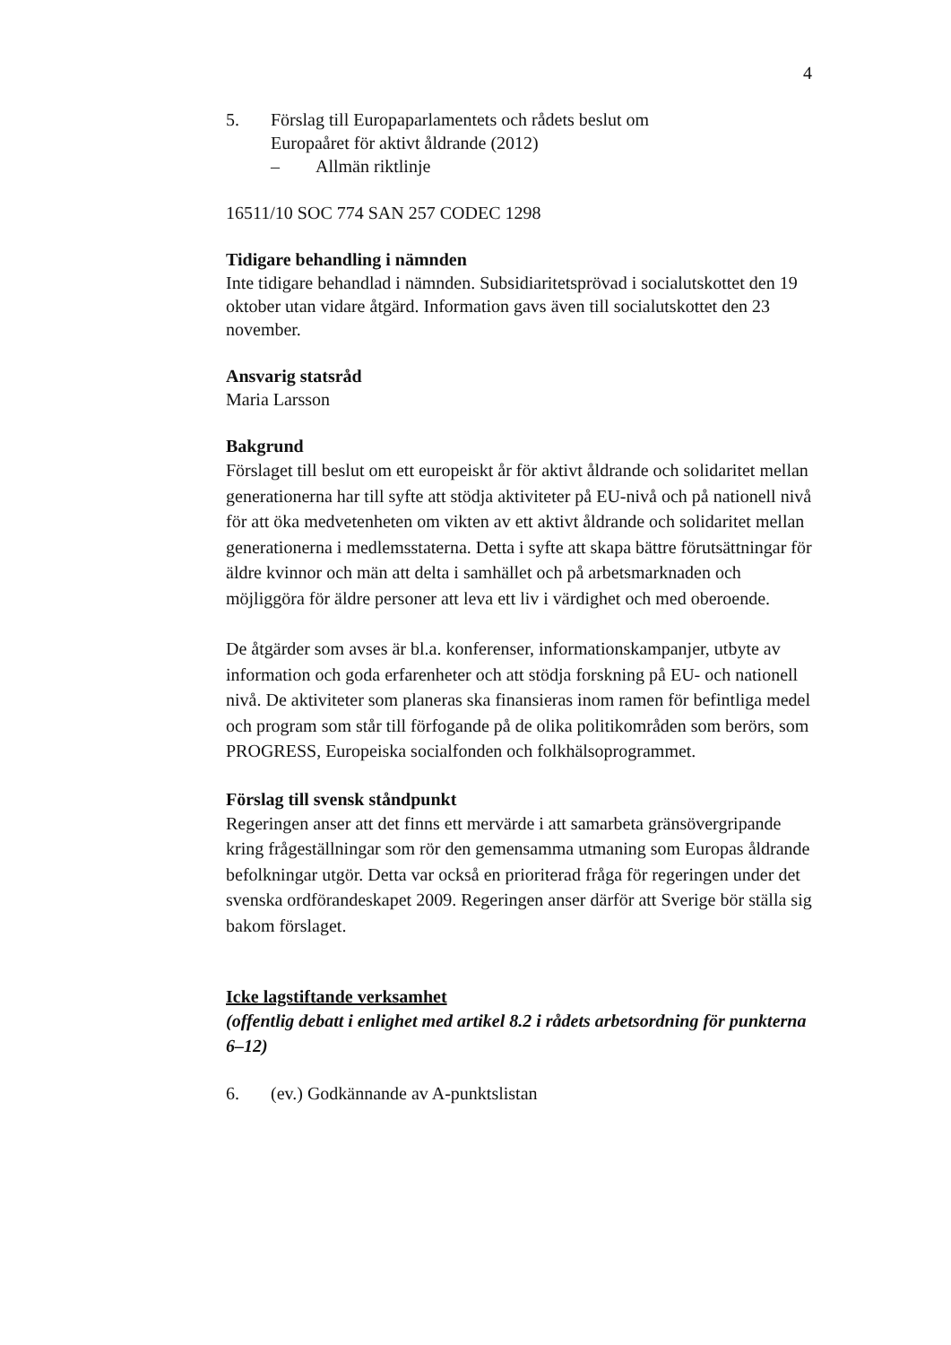4
5. Förslag till Europaparlamentets och rådets beslut om
Europaåret för aktivt åldrande (2012)
– Allmän riktlinje
16511/10 SOC 774 SAN 257 CODEC 1298
Tidigare behandling i nämnden
Inte tidigare behandlad i nämnden. Subsidiaritetsprövad i socialutskottet den 19 oktober utan vidare åtgärd. Information gavs även till socialutskottet den 23 november.
Ansvarig statsråd
Maria Larsson
Bakgrund
Förslaget till beslut om ett europeiskt år för aktivt åldrande och solidaritet mellan generationerna har till syfte att stödja aktiviteter på EU-nivå och på nationell nivå för att öka medvetenheten om vikten av ett aktivt åldrande och solidaritet mellan generationerna i medlemsstaterna. Detta i syfte att skapa bättre förutsättningar för äldre kvinnor och män att delta i samhället och på arbetsmarknaden och möjliggöra för äldre personer att leva ett liv i värdighet och med oberoende.
De åtgärder som avses är bl.a. konferenser, informationskampanjer, utbyte av information och goda erfarenheter och att stödja forskning på EU- och nationell nivå. De aktiviteter som planeras ska finansieras inom ramen för befintliga medel och program som står till förfogande på de olika politikområden som berörs, som PROGRESS, Europeiska socialfonden och folkhälsoprogrammet.
Förslag till svensk ståndpunkt
Regeringen anser att det finns ett mervärde i att samarbeta gränsövergripande kring frågeställningar som rör den gemensamma utmaning som Europas åldrande befolkningar utgör. Detta var också en prioriterad fråga för regeringen under det svenska ordförandeskapet 2009. Regeringen anser därför att Sverige bör ställa sig bakom förslaget.
Icke lagstiftande verksamhet
(offentlig debatt i enlighet med artikel 8.2 i rådets arbetsordning för punkterna 6–12)
6. (ev.) Godkännande av A-punktslistan